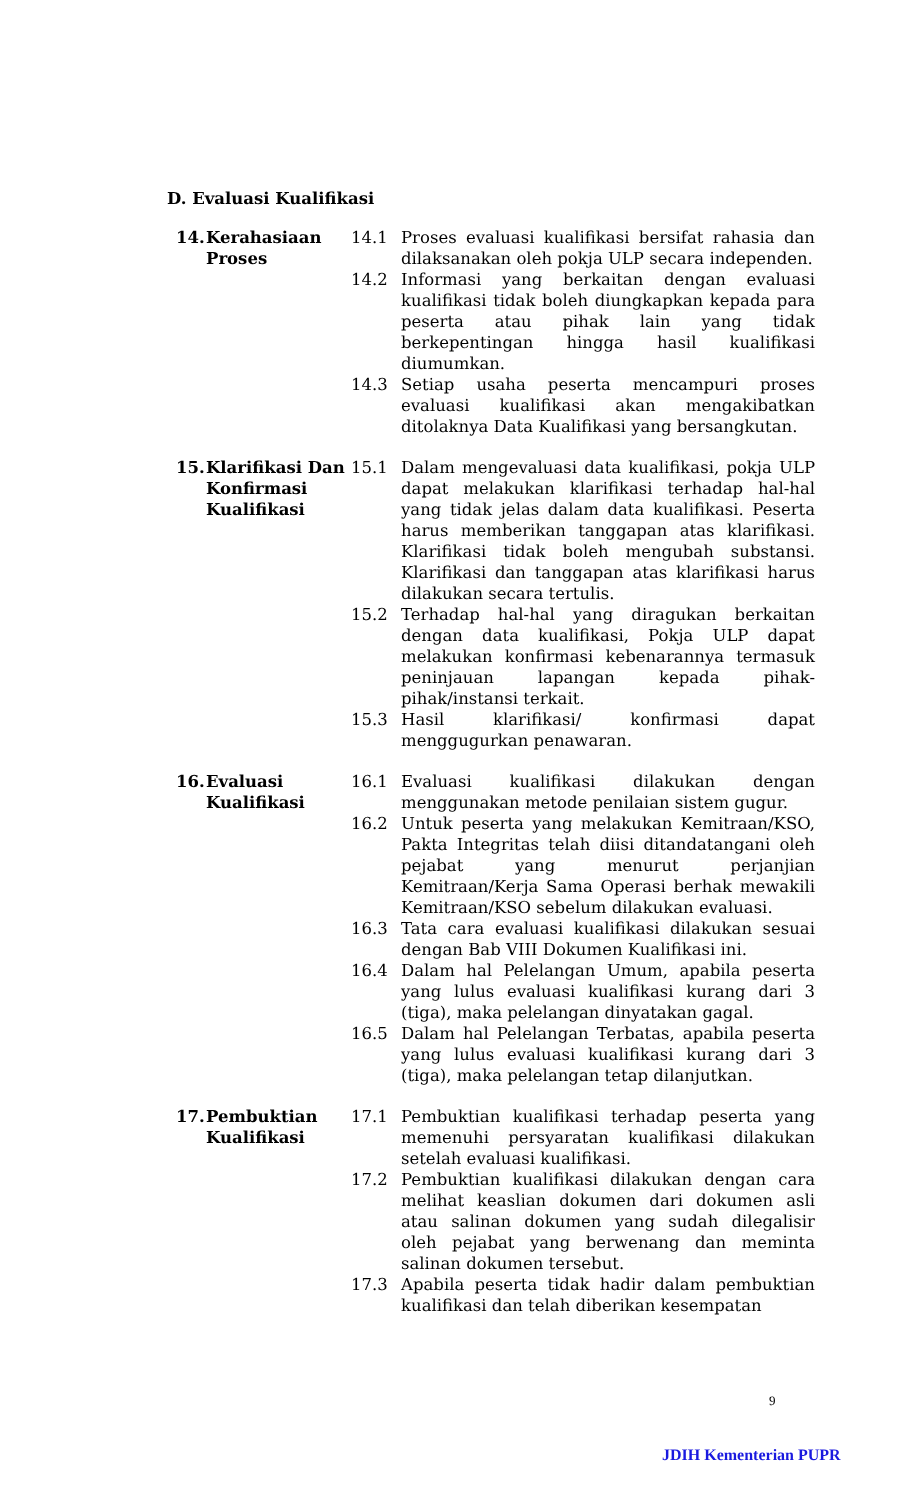D. Evaluasi Kualifikasi
14. Kerahasiaan Proses
14.1 Proses evaluasi kualifikasi bersifat rahasia dan dilaksanakan oleh pokja ULP secara independen.
14.2 Informasi yang berkaitan dengan evaluasi kualifikasi tidak boleh diungkapkan kepada para peserta atau pihak lain yang tidak berkepentingan hingga hasil kualifikasi diumumkan.
14.3 Setiap usaha peserta mencampuri proses evaluasi kualifikasi akan mengakibatkan ditolaknya Data Kualifikasi yang bersangkutan.
15. Klarifikasi Dan Konfirmasi Kualifikasi
15.1 Dalam mengevaluasi data kualifikasi, pokja ULP dapat melakukan klarifikasi terhadap hal-hal yang tidak jelas dalam data kualifikasi. Peserta harus memberikan tanggapan atas klarifikasi. Klarifikasi tidak boleh mengubah substansi. Klarifikasi dan tanggapan atas klarifikasi harus dilakukan secara tertulis.
15.2 Terhadap hal-hal yang diragukan berkaitan dengan data kualifikasi, Pokja ULP dapat melakukan konfirmasi kebenarannya termasuk peninjauan lapangan kepada pihak-pihak/instansi terkait.
15.3 Hasil klarifikasi/ konfirmasi dapat menggugurkan penawaran.
16. Evaluasi Kualifikasi
16.1 Evaluasi kualifikasi dilakukan dengan menggunakan metode penilaian sistem gugur.
16.2 Untuk peserta yang melakukan Kemitraan/KSO, Pakta Integritas telah diisi ditandatangani oleh pejabat yang menurut perjanjian Kemitraan/Kerja Sama Operasi berhak mewakili Kemitraan/KSO sebelum dilakukan evaluasi.
16.3 Tata cara evaluasi kualifikasi dilakukan sesuai dengan Bab VIII Dokumen Kualifikasi ini.
16.4 Dalam hal Pelelangan Umum, apabila peserta yang lulus evaluasi kualifikasi kurang dari 3 (tiga), maka pelelangan dinyatakan gagal.
16.5 Dalam hal Pelelangan Terbatas, apabila peserta yang lulus evaluasi kualifikasi kurang dari 3 (tiga), maka pelelangan tetap dilanjutkan.
17. Pembuktian Kualifikasi
17.1 Pembuktian kualifikasi terhadap peserta yang memenuhi persyaratan kualifikasi dilakukan setelah evaluasi kualifikasi.
17.2 Pembuktian kualifikasi dilakukan dengan cara melihat keaslian dokumen dari dokumen asli atau salinan dokumen yang sudah dilegalisir oleh pejabat yang berwenang dan meminta salinan dokumen tersebut.
17.3 Apabila peserta tidak hadir dalam pembuktian kualifikasi dan telah diberikan kesempatan
9
JDIH Kementerian PUPR